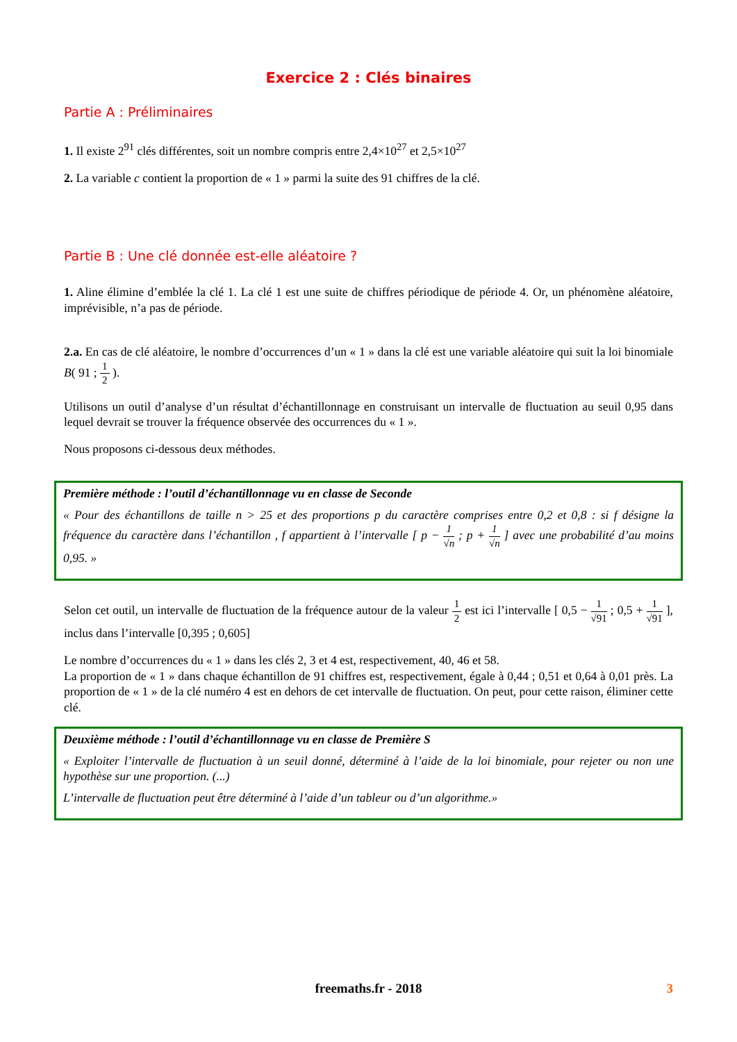Exercice 2 : Clés binaires
Partie A : Préliminaires
1. Il existe 2<sup>91</sup> clés différentes, soit un nombre compris entre 2,4×10<sup>27</sup> et 2,5×10<sup>27</sup>
2. La variable c contient la proportion de « 1 » parmi la suite des 91 chiffres de la clé.
Partie B : Une clé donnée est-elle aléatoire ?
1. Aline élimine d’emblée la clé 1. La clé 1 est une suite de chiffres périodique de période 4. Or, un phénomène aléatoire, imprévisible, n’a pas de période.
2.a. En cas de clé aléatoire, le nombre d’occurrences d’un « 1 » dans la clé est une variable aléatoire qui suit la loi binomiale B( 91 ; 1 2 ).
Utilisons un outil d’analyse d’un résultat d’échantillonnage en construisant un intervalle de fluctuation au seuil 0,95 dans lequel devrait se trouver la fréquence observée des occurrences du « 1 ».
Nous proposons ci-dessous deux méthodes.
Première méthode : l’outil d’échantillonnage vu en classe de Seconde
« Pour des échantillons de taille n > 25 et des proportions p du caractère comprises entre 0,2 et 0,8 : si f désigne la fréquence du caractère dans l’échantillon , f appartient à l’intervalle [ p − 1 √n ; p + 1 √n ] avec une probabilité d’au moins 0,95. »
Selon cet outil, un intervalle de fluctuation de la fréquence autour de la valeur 1 2 est ici l’intervalle [ 0,5 − 1 √91 ; 0,5 + 1 √91 ], inclus dans l’intervalle [0,395 ; 0,605]
Le nombre d’occurrences du « 1 » dans les clés 2, 3 et 4 est, respectivement, 40, 46 et 58.
La proportion de « 1 » dans chaque échantillon de 91 chiffres est, respectivement, égale à 0,44 ; 0,51 et 0,64 à 0,01 près. La proportion de « 1 » de la clé numéro 4 est en dehors de cet intervalle de fluctuation. On peut, pour cette raison, éliminer cette clé.
Deuxième méthode : l’outil d’échantillonnage vu en classe de Première S
« Exploiter l’intervalle de fluctuation à un seuil donné, déterminé à l’aide de la loi binomiale, pour rejeter ou non une hypothèse sur une proportion. (...)
L’intervalle de fluctuation peut être déterminé à l’aide d’un tableur ou d’un algorithme.»
freemaths.fr - 2018 3